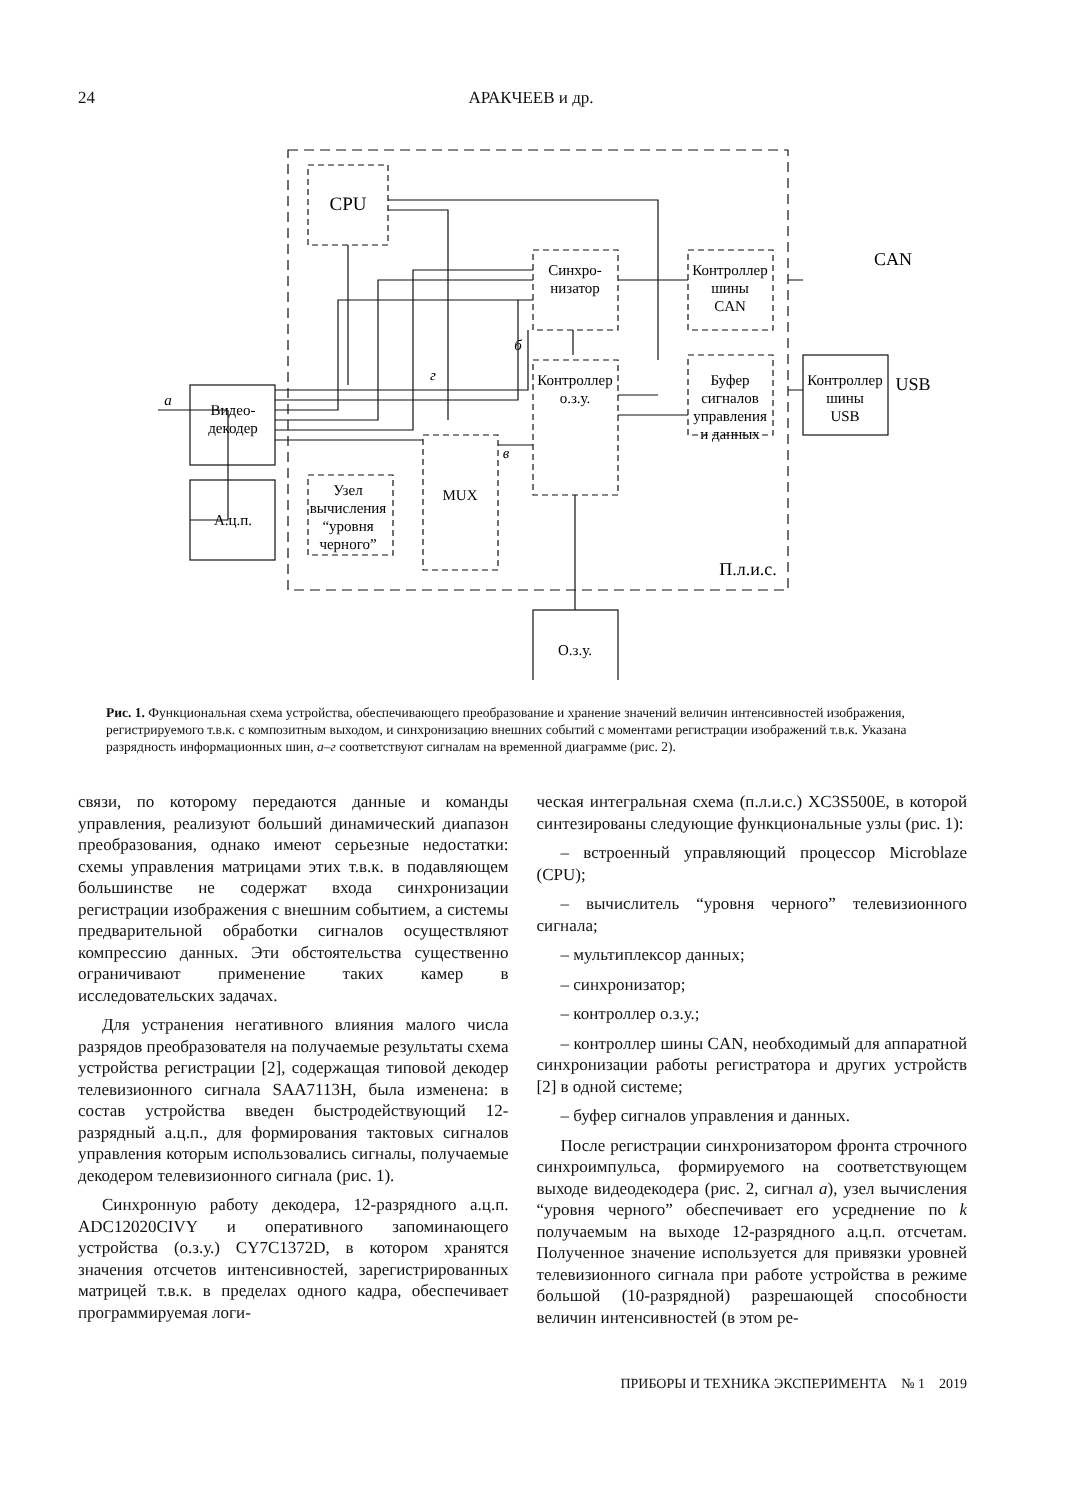24 АРАКЧЕЕВ и др.
CPU
Синхро-
низатор
Контроллер
шины
CAN
Контроллер
о.з.у.
Буфер
сигналов
управления
и данных
MUX
Узел
вычисления
“уровня
черного”
Видео-
декодер
А.ц.п.
Контроллер
шины
USB
О.з.у.
П.л.и.с.
CAN
USB
а
б
в
г
Рис. 1. Функциональная схема устройства, обеспечивающего преобразование и хранение значений величин интенсивностей изображения, регистрируемого т.в.к. с композитным выходом, и синхронизацию внешних событий с моментами регистрации изображений т.в.к. Указана разрядность информационных шин, а–г соответствуют сигналам на временной диаграмме (рис. 2).
связи, по которому передаются данные и команды управления, реализуют больший динамический диапазон преобразования, однако имеют серьезные недостатки: схемы управления матрицами этих т.в.к. в подавляющем большинстве не содержат входа синхронизации регистрации изображения с внешним событием, а системы предварительной обработки сигналов осуществляют компрессию данных. Эти обстоятельства существенно ограничивают применение таких камер в исследовательских задачах.
Для устранения негативного влияния малого числа разрядов преобразователя на получаемые результаты схема устройства регистрации [2], содержащая типовой декодер телевизионного сигнала SAA7113H, была изменена: в состав устройства введен быстродействующий 12-разрядный а.ц.п., для формирования тактовых сигналов управления которым использовались сигналы, получаемые декодером телевизионного сигнала (рис. 1).
Синхронную работу декодера, 12-разрядного а.ц.п. ADC12020CIVY и оперативного запоминающего устройства (о.з.у.) CY7C1372D, в котором хранятся значения отсчетов интенсивностей, зарегистрированных матрицей т.в.к. в пределах одного кадра, обеспечивает программируемая логи-
ческая интегральная схема (п.л.и.с.) XC3S500E, в которой синтезированы следующие функциональные узлы (рис. 1):
– встроенный управляющий процессор Microblaze (CPU);
– вычислитель “уровня черного” телевизионного сигнала;
– мультиплексор данных;
– синхронизатор;
– контроллер о.з.у.;
– контроллер шины CAN, необходимый для аппаратной синхронизации работы регистратора и других устройств [2] в одной системе;
– буфер сигналов управления и данных.
После регистрации синхронизатором фронта строчного синхроимпульса, формируемого на соответствующем выходе видеодекодера (рис. 2, сигнал а), узел вычисления “уровня черного” обеспечивает его усреднение по k получаемым на выходе 12-разрядного а.ц.п. отсчетам. Полученное значение используется для привязки уровней телевизионного сигнала при работе устройства в режиме большой (10-разрядной) разрешающей способности величин интенсивностей (в этом ре-
ПРИБОРЫ И ТЕХНИКА ЭКСПЕРИМЕНТА № 1 2019